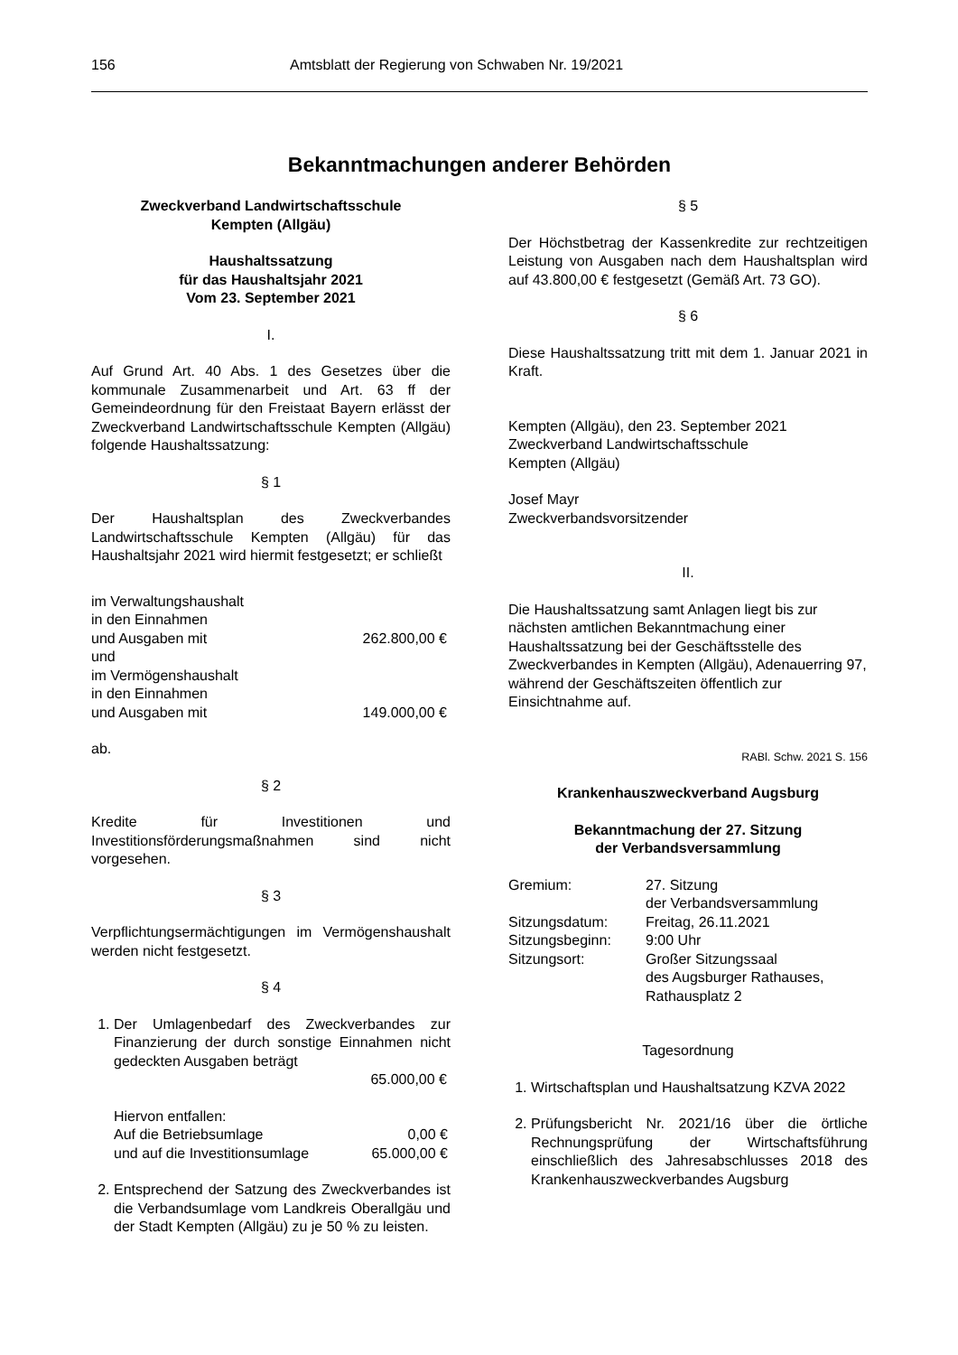156 Amtsblatt der Regierung von Schwaben Nr. 19/2021
Bekanntmachungen anderer Behörden
Zweckverband Landwirtschaftsschule
Kempten (Allgäu)
Haushaltssatzung
für das Haushaltsjahr 2021
Vom 23. September 2021
I.
Auf Grund Art. 40 Abs. 1 des Gesetzes über die kommunale Zusammenarbeit und Art. 63 ff der Gemeindeordnung für den Freistaat Bayern erlässt der Zweckverband Landwirtschaftsschule Kempten (Allgäu) folgende Haushaltssatzung:
§ 1
Der Haushaltsplan des Zweckverbandes Landwirtschaftsschule Kempten (Allgäu) für das Haushaltsjahr 2021 wird hiermit festgesetzt; er schließt
| im Verwaltungshaushalt in den Einnahmen und Ausgaben mit | 262.800,00 € |
| und im Vermögenshaushalt in den Einnahmen und Ausgaben mit | 149.000,00 € |
ab.
§ 2
Kredite für Investitionen und Investitionsförderungsmaßnahmen sind nicht vorgesehen.
§ 3
Verpflichtungsermächtigungen im Vermögenshaushalt werden nicht festgesetzt.
§ 4
1. Der Umlagenbedarf des Zweckverbandes zur Finanzierung der durch sonstige Einnahmen nicht gedeckten Ausgaben beträgt
65.000,00 €
| Hiervon entfallen: | |
| Auf die Betriebsumlage | 0,00 € |
| und auf die Investitionsumlage | 65.000,00 € |
2. Entsprechend der Satzung des Zweckverbandes ist die Verbandsumlage vom Landkreis Oberallgäu und der Stadt Kempten (Allgäu) zu je 50 % zu leisten.
§ 5
Der Höchstbetrag der Kassenkredite zur rechtzeitigen Leistung von Ausgaben nach dem Haushaltsplan wird auf 43.800,00 € festgesetzt (Gemäß Art. 73 GO).
§ 6
Diese Haushaltssatzung tritt mit dem 1. Januar 2021 in Kraft.
Kempten (Allgäu), den 23. September 2021
Zweckverband Landwirtschaftsschule
Kempten (Allgäu)
Josef Mayr
Zweckverbandsvorsitzender
II.
Die Haushaltssatzung samt Anlagen liegt bis zur nächsten amtlichen Bekanntmachung einer Haushaltssatzung bei der Geschäftsstelle des Zweckverbandes in Kempten (Allgäu), Adenauerring 97, während der Geschäftszeiten öffentlich zur Einsichtnahme auf.
RABl. Schw. 2021 S. 156
Krankenhauszweckverband Augsburg
Bekanntmachung der 27. Sitzung
der Verbandsversammlung
| Gremium: | 27. Sitzung der Verbandsversammlung |
| Sitzungsdatum: | Freitag, 26.11.2021 |
| Sitzungsbeginn: | 9:00 Uhr |
| Sitzungsort: | Großer Sitzungssaal des Augsburger Rathauses, Rathausplatz 2 |
Tagesordnung
1. Wirtschaftsplan und Haushaltsatzung KZVA 2022
2. Prüfungsbericht Nr. 2021/16 über die örtliche Rechnungsprüfung der Wirtschaftsführung einschließlich des Jahresabschlusses 2018 des Krankenhauszweckverbandes Augsburg